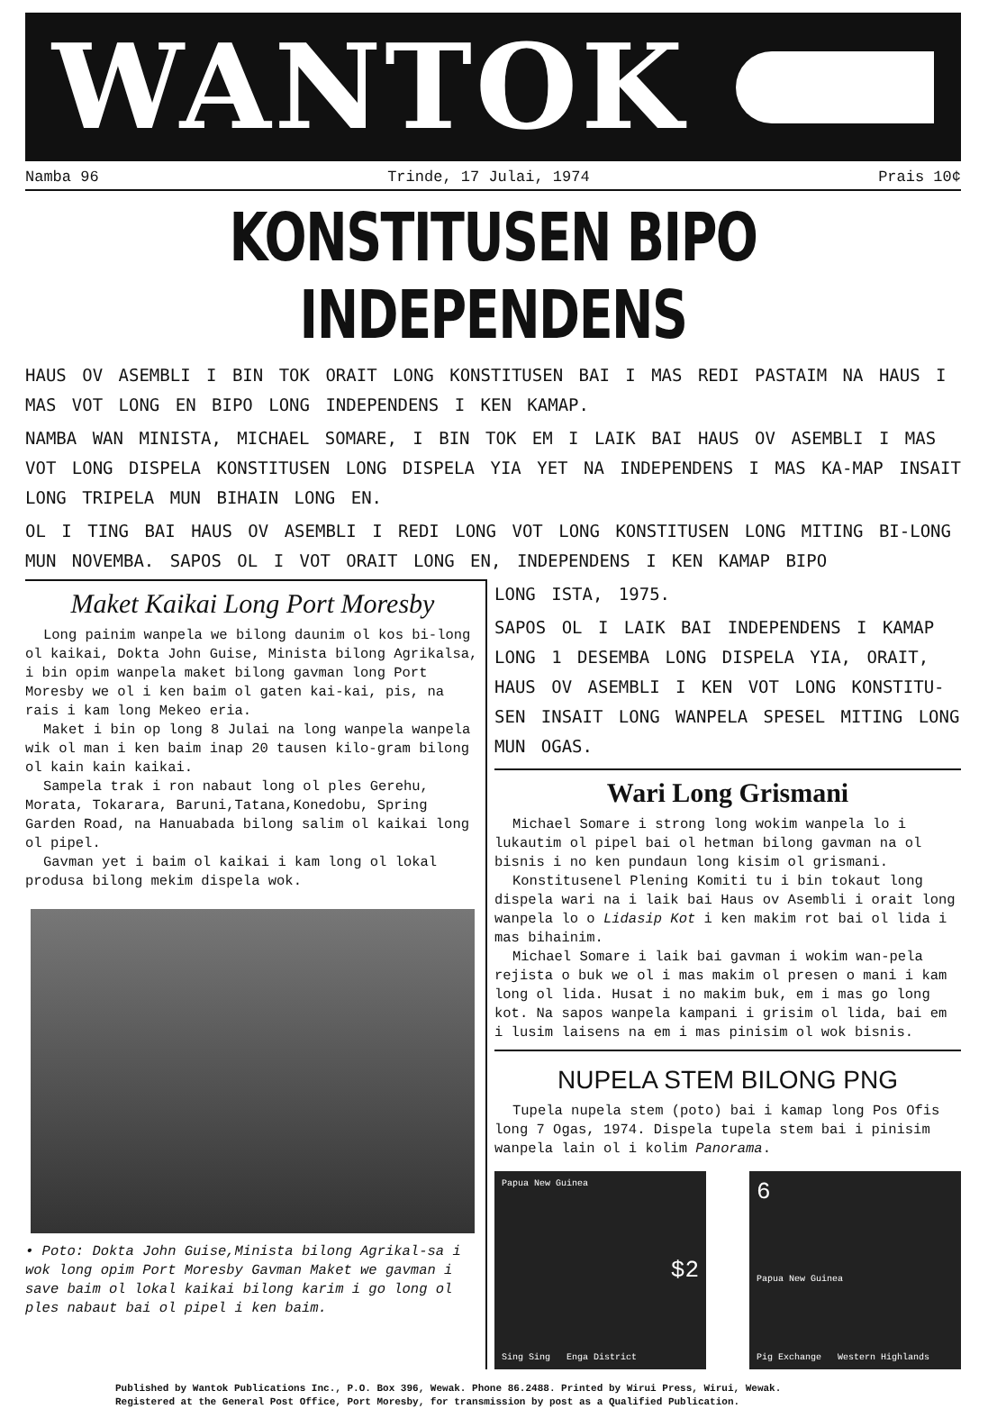WANTOK
Namba 96 Trinde, 17 Julai, 1974 Prais 10¢
KONSTITUSEN BIPO INDEPENDENS
HAUS OV ASEMBLI I BIN TOK ORAIT LONG KONSTITUSEN BAI I MAS REDI PASTAIM NA HAUS I MAS VOT LONG EN BIPO LONG INDEPENDENS I KEN KAMAP.
NAMBA WAN MINISTA, MICHAEL SOMARE, I BIN TOK EM I LAIK BAI HAUS OV ASEMBLI I MAS VOT LONG DISPELA KONSTITUSEN LONG DISPELA YIA YET NA INDEPENDENS I MAS KA-MAP INSAIT LONG TRIPELA MUN BIHAIN LONG EN.
OL I TING BAI HAUS OV ASEMBLI I REDI LONG VOT LONG KONSTITUSEN LONG MITING BI-LONG MUN NOVEMBA. SAPOS OL I VOT ORAIT LONG EN, INDEPENDENS I KEN KAMAP BIPO
Maket Kaikai Long Port Moresby
Long painim wanpela we bilong daunim ol kos bi-long ol kaikai, Dokta John Guise, Minista bilong Agrikalsa, i bin opim wanpela maket bilong gavman long Port Moresby we ol i ken baim ol gaten kai-kai, pis, na rais i kam long Mekeo eria.
Maket i bin op long 8 Julai na long wanpela wanpela wik ol man i ken baim inap 20 tausen kilo-gram bilong ol kain kain kaikai.
Sampela trak i ron nabaut long ol ples Gerehu, Morata, Tokarara, Baruni,Tatana,Konedobu, Spring Garden Road, na Hanuabada bilong salim ol kaikai long ol pipel.
Gavman yet i baim ol kaikai i kam long ol lokal produsa bilong mekim dispela wok.
• Poto: Dokta John Guise,Minista bilong Agrikal-sa i wok long opim Port Moresby Gavman Maket we gavman i save baim ol lokal kaikai bilong karim i go long ol ples nabaut bai ol pipel i ken baim.
LONG ISTA, 1975.
SAPOS OL I LAIK BAI INDEPENDENS I KAMAP LONG 1 DESEMBA LONG DISPELA YIA, ORAIT, HAUS OV ASEMBLI I KEN VOT LONG KONSTITU-SEN INSAIT LONG WANPELA SPESEL MITING LONG MUN OGAS.
Wari Long Grismani
Michael Somare i strong long wokim wanpela lo i lukautim ol pipel bai ol hetman bilong gavman na ol bisnis i no ken pundaun long kisim ol grismani.
Konstitusenel Plening Komiti tu i bin tokaut long dispela wari na i laik bai Haus ov Asembli i orait long wanpela lo o Lidasip Kot i ken makim rot bai ol lida i mas bihainim.
Michael Somare i laik bai gavman i wokim wan-pela rejista o buk we ol i mas makim ol presen o mani i kam long ol lida. Husat i no makim buk, em i mas go long kot. Na sapos wanpela kampani i grisim ol lida, bai em i lusim laisens na em i mas pinisim ol wok bisnis.
NUPELA STEM BILONG PNG
Tupela nupela stem (poto) bai i kamap long Pos Ofis long 7 Ogas, 1974. Dispela tupela stem bai i pinisim wanpela lain ol i kolim Panorama.
Papua New Guinea
$2
Sing Sing Enga District
6
Papua New Guinea
Pig Exchange Western Highlands
Published by Wantok Publications Inc., P.O. Box 396, Wewak. Phone 86.2488. Printed by Wirui Press, Wirui, Wewak.
Registered at the General Post Office, Port Moresby, for transmission by post as a Qualified Publication.